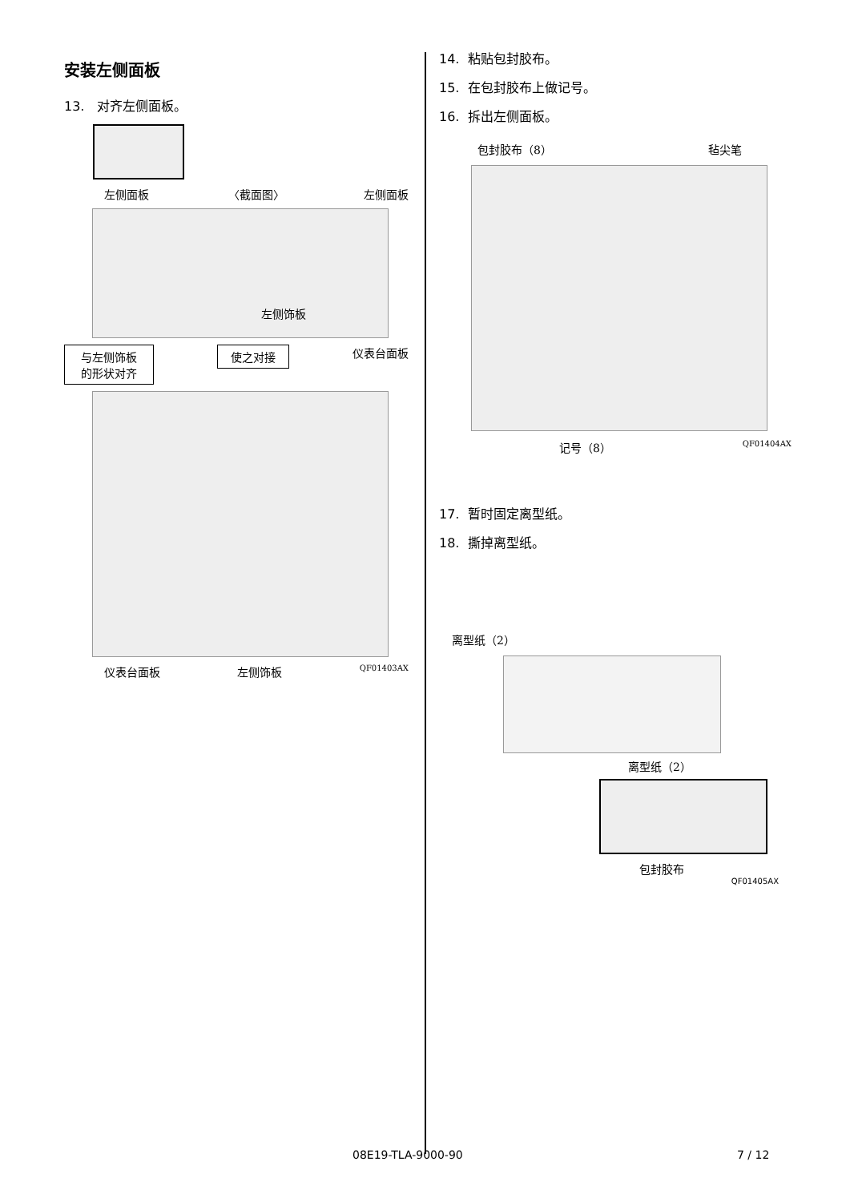安装左侧面板
13. 对齐左侧面板。
左侧面板 〈截面图〉 左侧面板
左侧饰板
与左侧饰板
的形状对齐 使之对接 仪表台面板
仪表台面板 左侧饰板 QF01403AX
14. 粘贴包封胶布。
15. 在包封胶布上做记号。
16. 拆出左侧面板。
包封胶布（8） 毡尖笔
记号（8） QF01404AX
17. 暂时固定离型纸。
18. 撕掉离型纸。
离型纸（2）
离型纸（2）
包封胶布
QF01405AX
08E19-TLA-9000-90 7 / 12